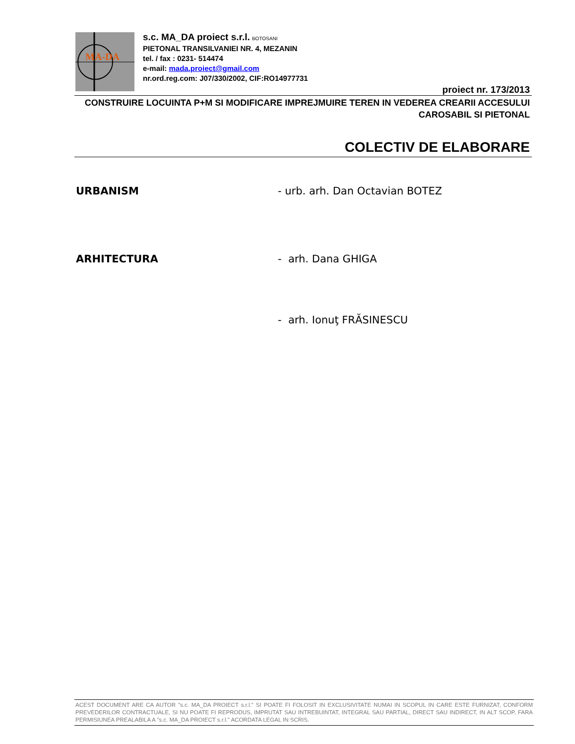MA-DA
s.c. MA_DA proiect s.r.l. BOTOSANI
PIETONAL TRANSILVANIEI NR. 4, MEZANIN
tel. / fax : 0231- 514474
e-mail: mada.proiect@gmail.com
nr.ord.reg.com: J07/330/2002, CIF:RO14977731
proiect nr. 173/2013
CONSTRUIRE LOCUINTA P+M SI MODIFICARE IMPREJMUIRE TEREN IN VEDEREA CREARII ACCESULUI
CAROSABIL SI PIETONAL
COLECTIV DE ELABORARE
URBANISM - urb. arh. Dan Octavian BOTEZ
ARHITECTURA - arh. Dana GHIGA
- arh. Ionuţ FRĂSINESCU
ACEST DOCUMENT ARE CA AUTOR "s.c. MA_DA PROIECT s.r.l." SI POATE FI FOLOSIT IN EXCLUSIVITATE NUMAI IN SCOPUL IN CARE ESTE FURNIZAT, CONFORM PREVEDERILOR CONTRACTUALE, SI NU POATE FI REPRODUS, IMPRUTAT SAU INTREBUINTAT, INTEGRAL SAU PARTIAL, DIRECT SAU INDIRECT, IN ALT SCOP, FARA PERMISIUNEA PREALABILA A "s.c. MA_DA PROIECT s.r.l." ACORDATA LEGAL IN SCRIS.